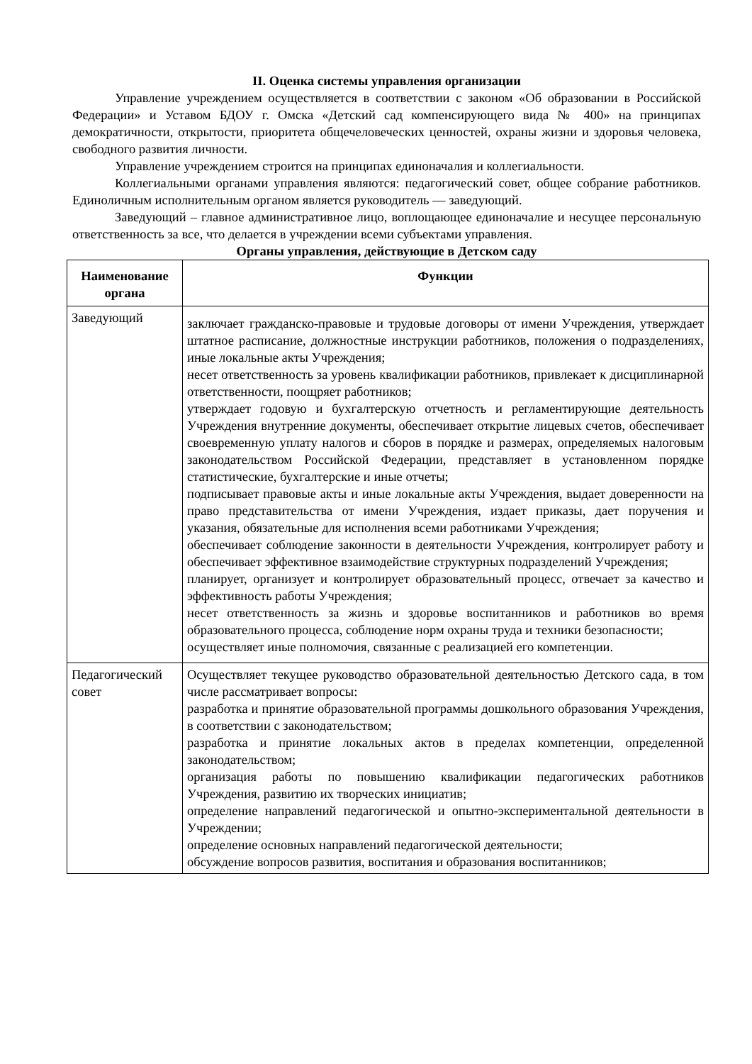II. Оценка системы управления организации
Управление учреждением осуществляется в соответствии с законом «Об образовании в Российской Федерации» и Уставом БДОУ г. Омска «Детский сад компенсирующего вида № 400» на принципах демократичности, открытости, приоритета общечеловеческих ценностей, охраны жизни и здоровья человека, свободного развития личности.
Управление учреждением строится на принципах единоначалия и коллегиальности.
Коллегиальными органами управления являются: педагогический совет, общее собрание работников. Единоличным исполнительным органом является руководитель — заведующий.
Заведующий – главное административное лицо, воплощающее единоначалие и несущее персональную ответственность за все, что делается в учреждении всеми субъектами управления.
Органы управления, действующие в Детском саду
| Наименование органа | Функции |
| --- | --- |
| Заведующий | заключает гражданско-правовые и трудовые договоры от имени Учреждения, утверждает штатное расписание, должностные инструкции работников, положения о подразделениях, иные локальные акты Учреждения; несет ответственность за уровень квалификации работников, привлекает к дисциплинарной ответственности, поощряет работников; утверждает годовую и бухгалтерскую отчетность и регламентирующие деятельность Учреждения внутренние документы, обеспечивает открытие лицевых счетов, обеспечивает своевременную уплату налогов и сборов в порядке и размерах, определяемых налоговым законодательством Российской Федерации, представляет в установленном порядке статистические, бухгалтерские и иные отчеты; подписывает правовые акты и иные локальные акты Учреждения, выдает доверенности на право представительства от имени Учреждения, издает приказы, дает поручения и указания, обязательные для исполнения всеми работниками Учреждения; обеспечивает соблюдение законности в деятельности Учреждения, контролирует работу и обеспечивает эффективное взаимодействие структурных подразделений Учреждения; планирует, организует и контролирует образовательный процесс, отвечает за качество и эффективность работы Учреждения; несет ответственность за жизнь и здоровье воспитанников и работников во время образовательного процесса, соблюдение норм охраны труда и техники безопасности; осуществляет иные полномочия, связанные с реализацией его компетенции. |
| Педагогический совет | Осуществляет текущее руководство образовательной деятельностью Детского сада, в том числе рассматривает вопросы: разработка и принятие образовательной программы дошкольного образования Учреждения, в соответствии с законодательством; разработка и принятие локальных актов в пределах компетенции, определенной законодательством; организация работы по повышению квалификации педагогических работников Учреждения, развитию их творческих инициатив; определение направлений педагогической и опытно-экспериментальной деятельности в Учреждении; определение основных направлений педагогической деятельности; обсуждение вопросов развития, воспитания и образования воспитанников; |